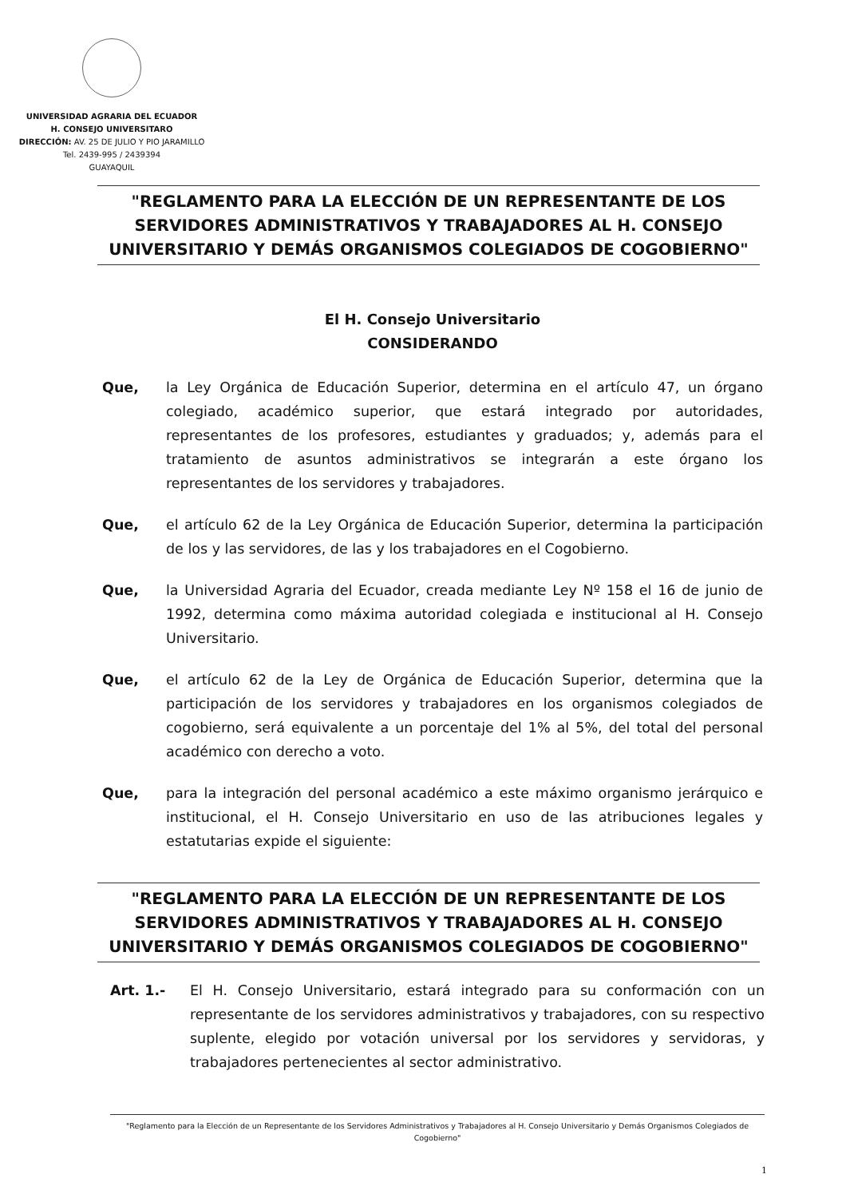UNIVERSIDAD AGRARIA DEL ECUADOR
H. CONSEJO UNIVERSITARO
DIRECCIÓN: AV. 25 DE JULIO Y PIO JARAMILLO
Tel. 2439-995 / 2439394
GUAYAQUIL
"REGLAMENTO PARA LA ELECCIÓN DE UN REPRESENTANTE DE LOS SERVIDORES ADMINISTRATIVOS Y TRABAJADORES AL H. CONSEJO UNIVERSITARIO Y DEMÁS ORGANISMOS COLEGIADOS DE COGOBIERNO"
El H. Consejo Universitario
CONSIDERANDO
Que, la Ley Orgánica de Educación Superior, determina en el artículo 47, un órgano colegiado, académico superior, que estará integrado por autoridades, representantes de los profesores, estudiantes y graduados; y, además para el tratamiento de asuntos administrativos se integrarán a este órgano los representantes de los servidores y trabajadores.
Que, el artículo 62 de la Ley Orgánica de Educación Superior, determina la participación de los y las servidores, de las y los trabajadores en el Cogobierno.
Que, la Universidad Agraria del Ecuador, creada mediante Ley Nº 158 el 16 de junio de 1992, determina como máxima autoridad colegiada e institucional al H. Consejo Universitario.
Que, el artículo 62 de la Ley de Orgánica de Educación Superior, determina que la participación de los servidores y trabajadores en los organismos colegiados de cogobierno, será equivalente a un porcentaje del 1% al 5%, del total del personal académico con derecho a voto.
Que, para la integración del personal académico a este máximo organismo jerárquico e institucional, el H. Consejo Universitario en uso de las atribuciones legales y estatutarias expide el siguiente:
"REGLAMENTO PARA LA ELECCIÓN DE UN REPRESENTANTE DE LOS SERVIDORES ADMINISTRATIVOS Y TRABAJADORES AL H. CONSEJO UNIVERSITARIO Y DEMÁS ORGANISMOS COLEGIADOS DE COGOBIERNO"
Art. 1.- El H. Consejo Universitario, estará integrado para su conformación con un representante de los servidores administrativos y trabajadores, con su respectivo suplente, elegido por votación universal por los servidores y servidoras, y trabajadores pertenecientes al sector administrativo.
"Reglamento para la Elección de un Representante de los Servidores Administrativos y Trabajadores al H. Consejo Universitario y Demás Organismos Colegiados de Cogobierno"
1